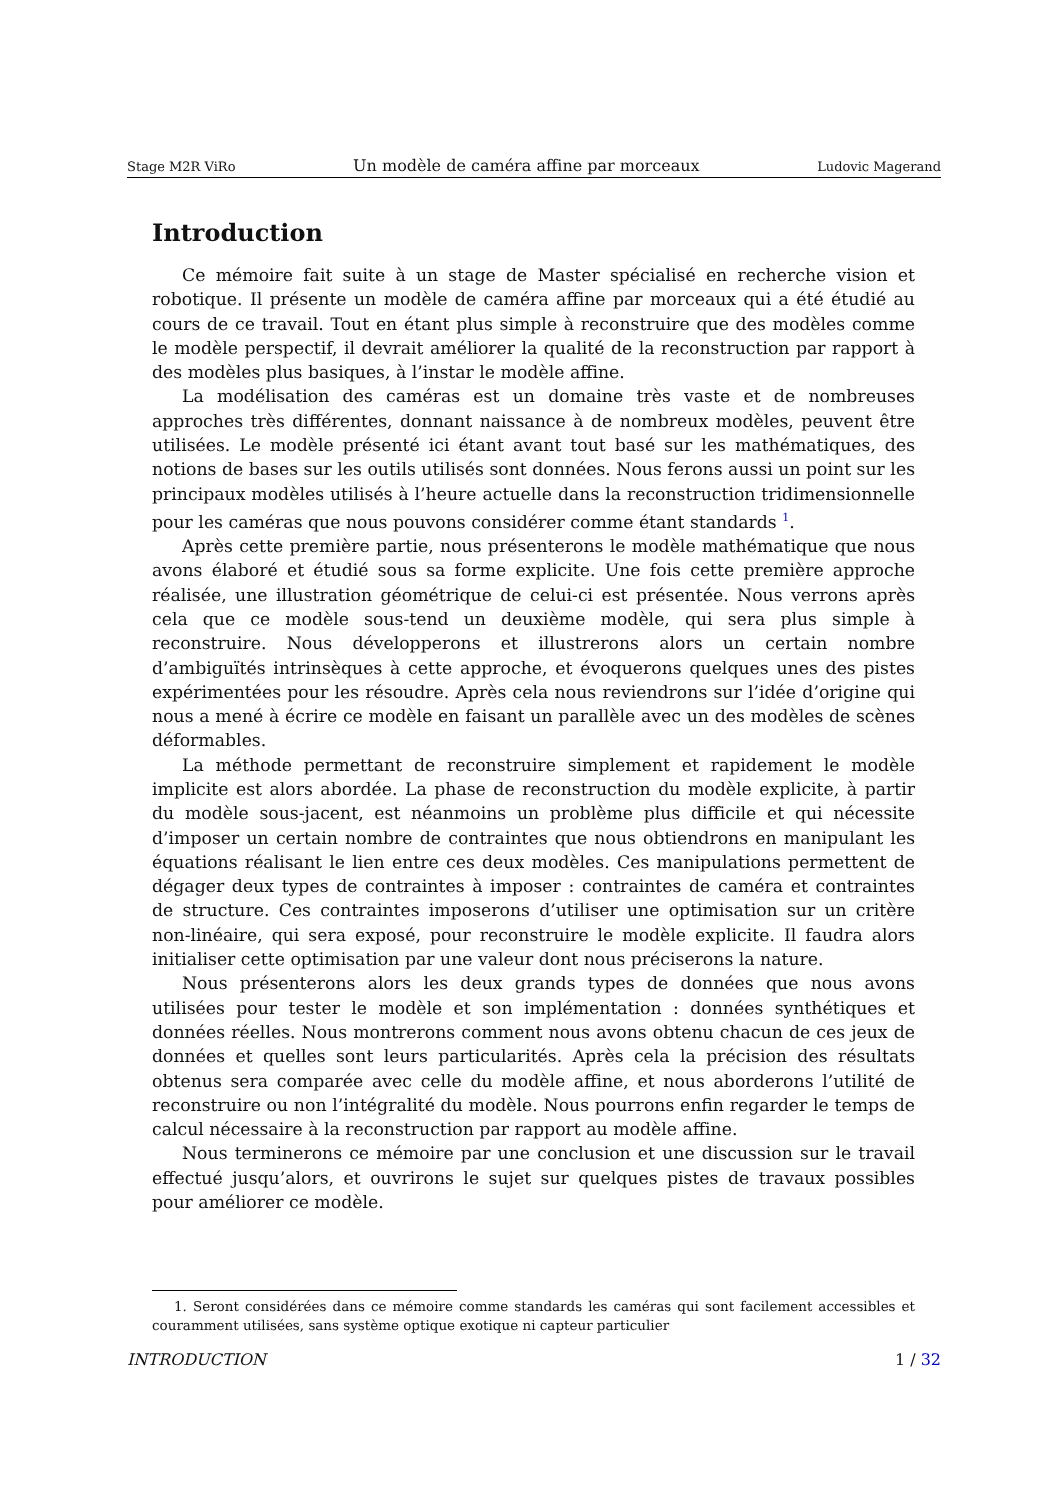Stage M2R ViRo Un modèle de caméra affine par morceaux Ludovic Magerand
Introduction
Ce mémoire fait suite à un stage de Master spécialisé en recherche vision et robotique. Il présente un modèle de caméra affine par morceaux qui a été étudié au cours de ce travail. Tout en étant plus simple à reconstruire que des modèles comme le modèle perspectif, il devrait améliorer la qualité de la reconstruction par rapport à des modèles plus basiques, à l’instar le modèle affine.
La modélisation des caméras est un domaine très vaste et de nombreuses approches très différentes, donnant naissance à de nombreux modèles, peuvent être utilisées. Le modèle présenté ici étant avant tout basé sur les mathématiques, des notions de bases sur les outils utilisés sont données. Nous ferons aussi un point sur les principaux modèles utilisés à l’heure actuelle dans la reconstruction tridimensionnelle pour les caméras que nous pouvons considérer comme étant standards <sup>1</sup>.
Après cette première partie, nous présenterons le modèle mathématique que nous avons élaboré et étudié sous sa forme explicite. Une fois cette première approche réalisée, une illustration géométrique de celui-ci est présentée. Nous verrons après cela que ce modèle sous-tend un deuxième modèle, qui sera plus simple à reconstruire. Nous développerons et illustrerons alors un certain nombre d’ambiguïtés intrinsèques à cette approche, et évoquerons quelques unes des pistes expérimentées pour les résoudre. Après cela nous reviendrons sur l’idée d’origine qui nous a mené à écrire ce modèle en faisant un parallèle avec un des modèles de scènes déformables.
La méthode permettant de reconstruire simplement et rapidement le modèle implicite est alors abordée. La phase de reconstruction du modèle explicite, à partir du modèle sous-jacent, est néanmoins un problème plus difficile et qui nécessite d’imposer un certain nombre de contraintes que nous obtiendrons en manipulant les équations réalisant le lien entre ces deux modèles. Ces manipulations permettent de dégager deux types de contraintes à imposer : contraintes de caméra et contraintes de structure. Ces contraintes imposerons d’utiliser une optimisation sur un critère non-linéaire, qui sera exposé, pour reconstruire le modèle explicite. Il faudra alors initialiser cette optimisation par une valeur dont nous préciserons la nature.
Nous présenterons alors les deux grands types de données que nous avons utilisées pour tester le modèle et son implémentation : données synthétiques et données réelles. Nous montrerons comment nous avons obtenu chacun de ces jeux de données et quelles sont leurs particularités. Après cela la précision des résultats obtenus sera comparée avec celle du modèle affine, et nous aborderons l’utilité de reconstruire ou non l’intégralité du modèle. Nous pourrons enfin regarder le temps de calcul nécessaire à la reconstruction par rapport au modèle affine.
Nous terminerons ce mémoire par une conclusion et une discussion sur le travail effectué jusqu’alors, et ouvrirons le sujet sur quelques pistes de travaux possibles pour améliorer ce modèle.
1. Seront considérées dans ce mémoire comme standards les caméras qui sont facilement accessibles et couramment utilisées, sans système optique exotique ni capteur particulier
INTRODUCTION 1 / 32